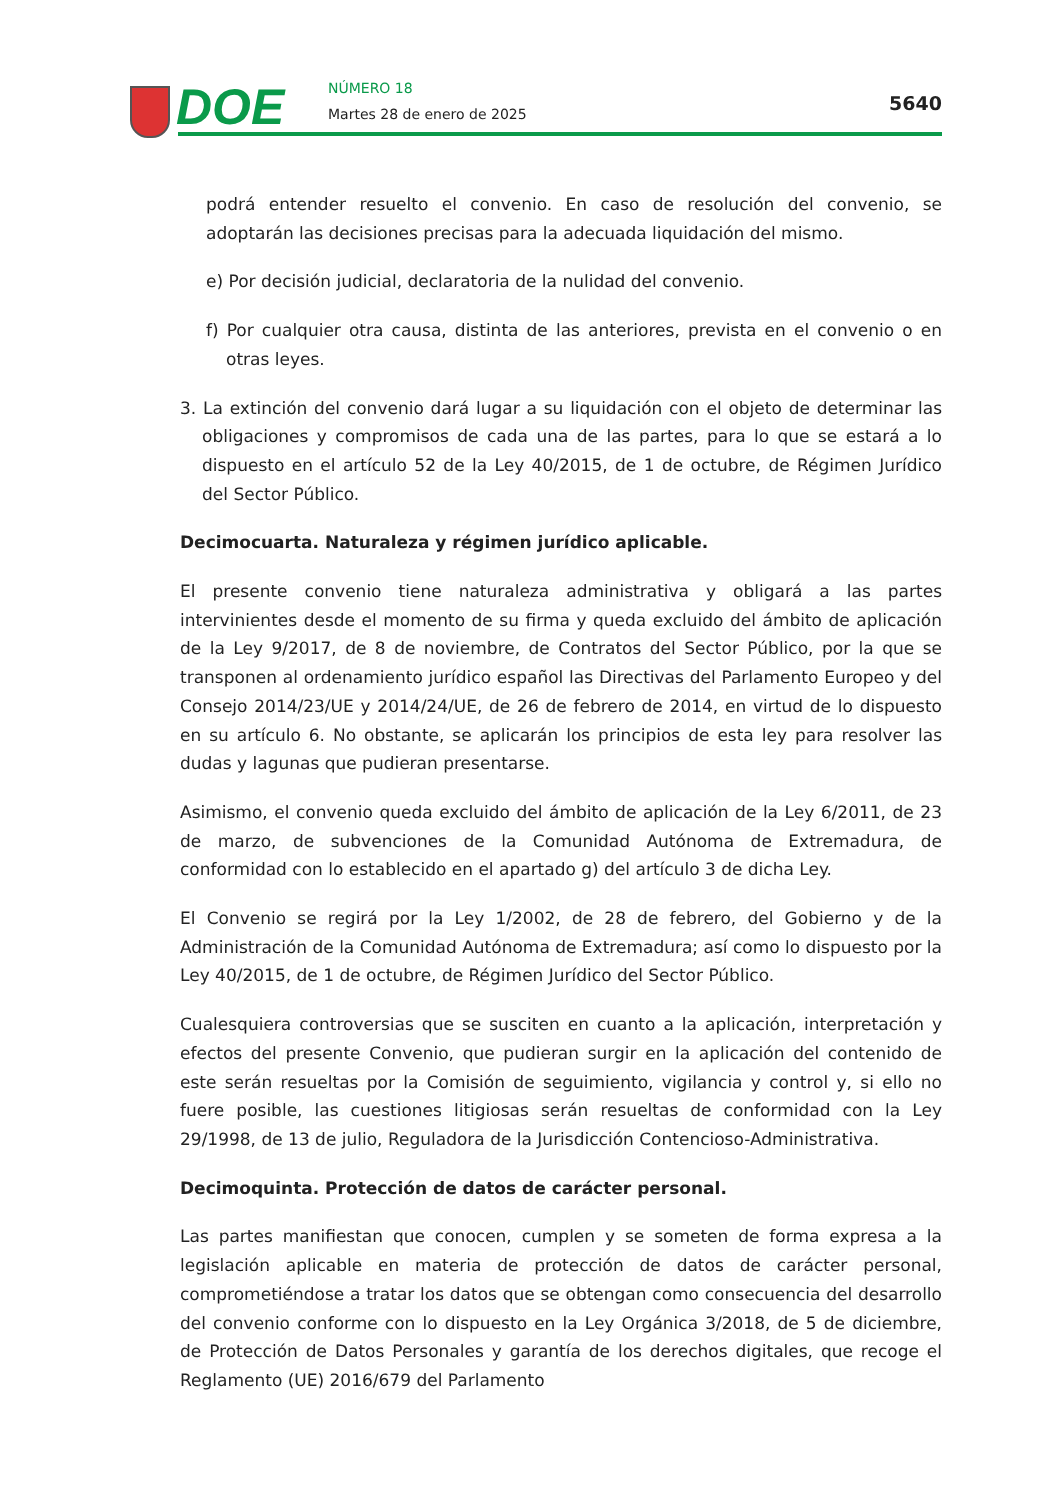DOE NÚMERO 18
Martes 28 de enero de 2025 5640
podrá entender resuelto el convenio. En caso de resolución del convenio, se adoptarán las decisiones precisas para la adecuada liquidación del mismo.
e) Por decisión judicial, declaratoria de la nulidad del convenio.
f) Por cualquier otra causa, distinta de las anteriores, prevista en el convenio o en otras leyes.
3. La extinción del convenio dará lugar a su liquidación con el objeto de determinar las obligaciones y compromisos de cada una de las partes, para lo que se estará a lo dispuesto en el artículo 52 de la Ley 40/2015, de 1 de octubre, de Régimen Jurídico del Sector Público.
Decimocuarta. Naturaleza y régimen jurídico aplicable.
El presente convenio tiene naturaleza administrativa y obligará a las partes intervinientes desde el momento de su firma y queda excluido del ámbito de aplicación de la Ley 9/2017, de 8 de noviembre, de Contratos del Sector Público, por la que se transponen al ordenamiento jurídico español las Directivas del Parlamento Europeo y del Consejo 2014/23/UE y 2014/24/UE, de 26 de febrero de 2014, en virtud de lo dispuesto en su artículo 6. No obstante, se aplicarán los principios de esta ley para resolver las dudas y lagunas que pudieran presentarse.
Asimismo, el convenio queda excluido del ámbito de aplicación de la Ley 6/2011, de 23 de marzo, de subvenciones de la Comunidad Autónoma de Extremadura, de conformidad con lo establecido en el apartado g) del artículo 3 de dicha Ley.
El Convenio se regirá por la Ley 1/2002, de 28 de febrero, del Gobierno y de la Administración de la Comunidad Autónoma de Extremadura; así como lo dispuesto por la Ley 40/2015, de 1 de octubre, de Régimen Jurídico del Sector Público.
Cualesquiera controversias que se susciten en cuanto a la aplicación, interpretación y efectos del presente Convenio, que pudieran surgir en la aplicación del contenido de este serán resueltas por la Comisión de seguimiento, vigilancia y control y, si ello no fuere posible, las cuestiones litigiosas serán resueltas de conformidad con la Ley 29/1998, de 13 de julio, Reguladora de la Jurisdicción Contencioso-Administrativa.
Decimoquinta. Protección de datos de carácter personal.
Las partes manifiestan que conocen, cumplen y se someten de forma expresa a la legislación aplicable en materia de protección de datos de carácter personal, comprometiéndose a tratar los datos que se obtengan como consecuencia del desarrollo del convenio conforme con lo dispuesto en la Ley Orgánica 3/2018, de 5 de diciembre, de Protección de Datos Personales y garantía de los derechos digitales, que recoge el Reglamento (UE) 2016/679 del Parlamento